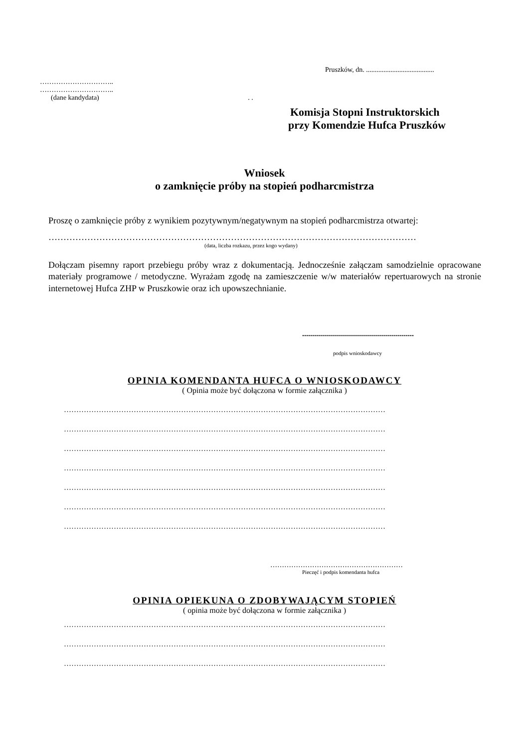Pruszków, dn. .......................................
…………………………..
…………………………..
(dane kandydata) . .
Komisja Stopni Instruktorskich
przy Komendzie Hufca Pruszków
Wniosek
o zamknięcie próby na stopień podharcmistrza
Proszę o zamknięcie próby z wynikiem pozytywnym/negatywnym na stopień podharcmistrza otwartej:
……………………………………………………………………………………………………………
(data, liczba rozkazu, przez kogo wydany)
Dołączam pisemny raport przebiegu próby wraz z dokumentacją. Jednocześnie załączam samodzielnie opracowane materiały programowe / metodyczne. Wyrażam zgodę na zamieszczenie w/w materiałów repertuarowych na stronie internetowej Hufca ZHP w Pruszkowie oraz ich upowszechnianie.
........................................................
podpis wnioskodawcy
OPINIA KOMENDANTA HUFCA O WNIOSKODAWCY
( Opinia może być dołączona w formie załącznika )
…………………………………………………………………………………………………………………
…………………………………………………………………………………………………………………
…………………………………………………………………………………………………………………
…………………………………………………………………………………………………………………
…………………………………………………………………………………………………………………
…………………………………………………………………………………………………………………
…………………………………………………………………………………………………………………
…………………………………………………
Pieczęć i podpis komendanta hufca
OPINIA OPIEKUNA O ZDOBYWAJĄCYM STOPIEŃ
( opinia może być dołączona w formie załącznika )
…………………………………………………………………………………………………………………
…………………………………………………………………………………………………………………
…………………………………………………………………………………………………………………